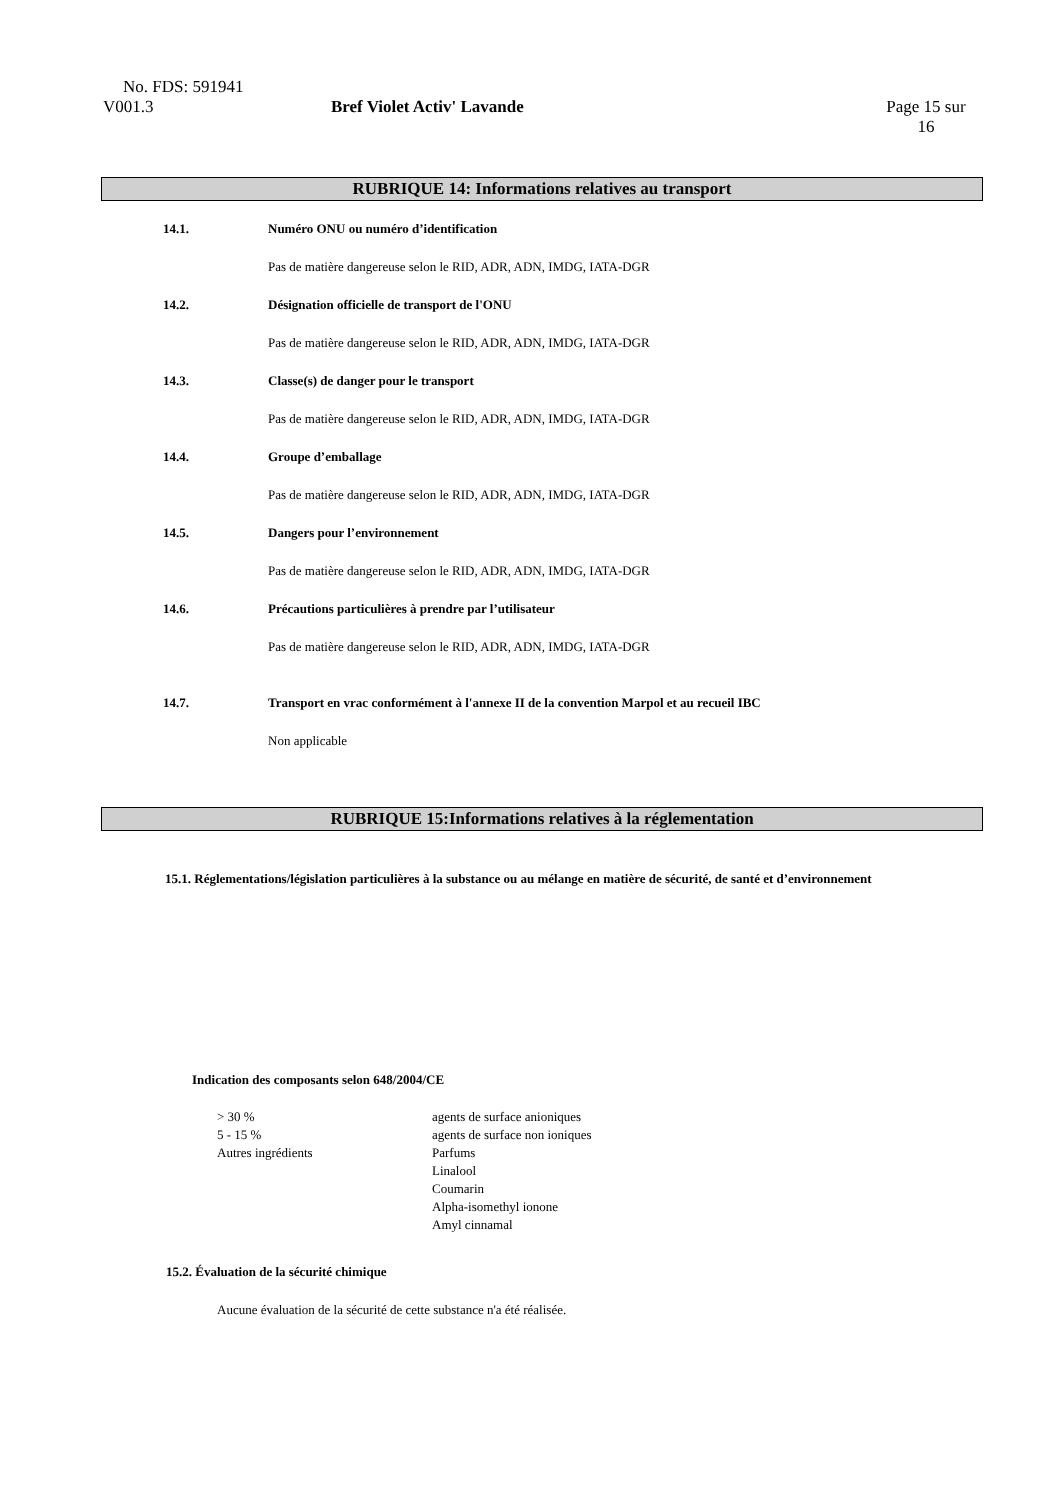No. FDS: 591941
V001.3 Bref Violet Activ' Lavande Page 15 sur
16
RUBRIQUE 14: Informations relatives au transport
14.1. Numéro ONU ou numéro d’identification
Pas de matière dangereuse selon le RID, ADR, ADN, IMDG, IATA-DGR
14.2. Désignation officielle de transport de l'ONU
Pas de matière dangereuse selon le RID, ADR, ADN, IMDG, IATA-DGR
14.3. Classe(s) de danger pour le transport
Pas de matière dangereuse selon le RID, ADR, ADN, IMDG, IATA-DGR
14.4. Groupe d’emballage
Pas de matière dangereuse selon le RID, ADR, ADN, IMDG, IATA-DGR
14.5. Dangers pour l’environnement
Pas de matière dangereuse selon le RID, ADR, ADN, IMDG, IATA-DGR
14.6. Précautions particulières à prendre par l’utilisateur
Pas de matière dangereuse selon le RID, ADR, ADN, IMDG, IATA-DGR
14.7. Transport en vrac conformément à l'annexe II de la convention Marpol et au recueil IBC
Non applicable
RUBRIQUE 15:Informations relatives à la réglementation
15.1. Réglementations/législation particulières à la substance ou au mélange en matière de sécurité, de santé et d’environnement
Indication des composants selon 648/2004/CE
> 30 %
5 - 15 %
Autres ingrédients
agents de surface anioniques
agents de surface non ioniques
Parfums
Linalool
Coumarin
Alpha-isomethyl ionone
Amyl cinnamal
15.2. Évaluation de la sécurité chimique
Aucune évaluation de la sécurité de cette substance n'a été réalisée.